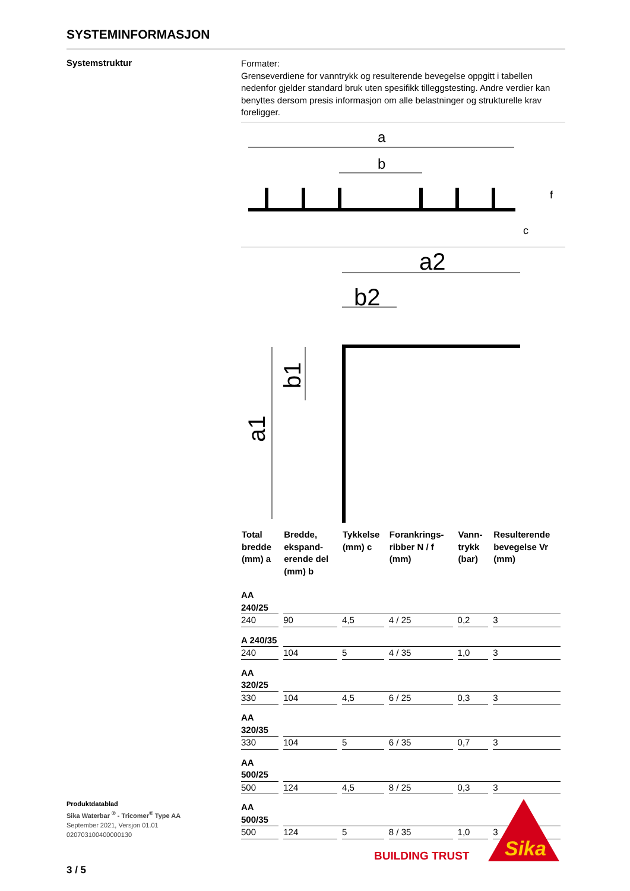SYSTEMINFORMASJON
Systemstruktur
Formater:
Grenseverdiene for vanntrykk og resulterende bevegelse oppgitt i tabellen nedenfor gjelder standard bruk uten spesifikk tilleggstesting. Andre verdier kan benyttes dersom presis informasjon om alle belastninger og strukturelle krav foreligger.
a
b
c
f
a2
b2
a1
b1
| Total bredde (mm) a | Bredde, ekspand-erende del (mm) b | Tykkelse (mm) c | Forankrings-ribber N / f (mm) | Vann-trykk (bar) | Resulterende bevegelse Vr (mm) |
| --- | --- | --- | --- | --- | --- |
| AA 240/25 | | | | | |
| 240 | 90 | 4,5 | 4 / 25 | 0,2 | 3 |
| A 240/35 | | | | | |
| 240 | 104 | 5 | 4 / 35 | 1,0 | 3 |
| AA 320/25 | | | | | |
| 330 | 104 | 4,5 | 6 / 25 | 0,3 | 3 |
| AA 320/35 | | | | | |
| 330 | 104 | 5 | 6 / 35 | 0,7 | 3 |
| AA 500/25 | | | | | |
| 500 | 124 | 4,5 | 8 / 25 | 0,3 | 3 |
| AA 500/35 | | | | | |
| 500 | 124 | 5 | 8 / 35 | 1,0 | 3 |
Produktdatablad
Sika Waterbar <sup>®</sup> - Tricomer<sup>®</sup> Type AA
September 2021, Versjon 01.01
020703100400000130
BUILDING TRUST
Sika
3 / 5